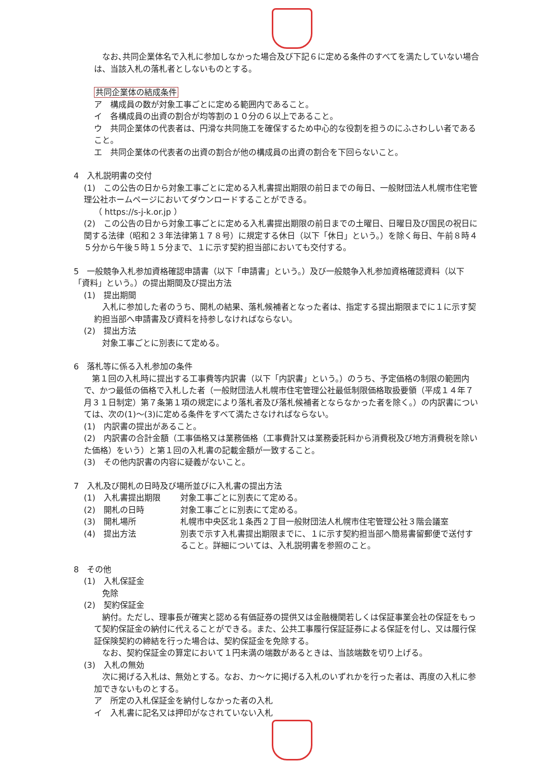なお､共同企業体名で入札に参加しなかった場合及び下記６に定める条件のすべてを満たしていない場合は、当該入札の落札者としないものとする。
共同企業体の結成条件
ア　構成員の数が対象工事ごとに定める範囲内であること。
イ　各構成員の出資の割合が均等割の１０分の６以上であること。
ウ　共同企業体の代表者は、円滑な共同施工を確保するため中心的な役割を担うのにふさわしい者であること。
エ　共同企業体の代表者の出資の割合が他の構成員の出資の割合を下回らないこと。
4　入札説明書の交付
(1)　この公告の日から対象工事ごとに定める入札書提出期限の前日までの毎日、一般財団法人札幌市住宅管理公社ホームページにおいてダウンロードすることができる。
（ https://s-j-k.or.jp ）
(2)　この公告の日から対象工事ごとに定める入札書提出期限の前日までの土曜日、日曜日及び国民の祝日に関する法律（昭和２３年法律第１７８号）に規定する休日（以下「休日」という。）を除く毎日、午前８時４５分から午後５時１５分まで、１に示す契約担当部においても交付する。
5　一般競争入札参加資格確認申請書（以下「申請書」という。）及び一般競争入札参加資格確認資料（以下「資料」という。）の提出期間及び提出方法
(1)　提出期間
　入札に参加した者のうち、開札の結果、落札候補者となった者は、指定する提出期限までに１に示す契約担当部へ申請書及び資料を持参しなければならない。
(2)　提出方法
　対象工事ごとに別表にて定める。
6　落札等に係る入札参加の条件
　第１回の入札時に提出する工事費等内訳書（以下「内訳書」という。）のうち、予定価格の制限の範囲内で、かつ最低の価格で入札した者（一般財団法人札幌市住宅管理公社最低制限価格取扱要領（平成１４年７月３１日制定）第７条第１項の規定により落札者及び落札候補者とならなかった者を除く。）の内訳書については、次の(1)～(3)に定める条件をすべて満たさなければならない。
(1)　内訳書の提出があること。
(2)　内訳書の合計金額（工事価格又は業務価格（工事費計又は業務委託料から消費税及び地方消費税を除いた価格）をいう）と第１回の入札書の記載金額が一致すること。
(3)　その他内訳書の内容に疑義がないこと。
7　入札及び開札の日時及び場所並びに入札書の提出方法
(1)　入札書提出期限 対象工事ごとに別表にて定める。
(2)　開札の日時 対象工事ごとに別表にて定める。
(3)　開札場所 札幌市中央区北１条西２丁目一般財団法人札幌市住宅管理公社３階会議室
(4)　提出方法 別表で示す入札書提出期限までに、１に示す契約担当部へ簡易書留郵便で送付すること。詳細については、入札説明書を参照のこと。
8　その他
(1)　入札保証金
　免除
(2)　契約保証金
　納付。ただし、理事長が確実と認める有価証券の提供又は金融機関若しくは保証事業会社の保証をもって契約保証金の納付に代えることができる。また、公共工事履行保証証券による保証を付し、又は履行保証保険契約の締結を行った場合は、契約保証金を免除する。
　なお、契約保証金の算定において１円未満の端数があるときは、当該端数を切り上げる。
(3)　入札の無効
　次に掲げる入札は、無効とする。なお、カ～ケに掲げる入札のいずれかを行った者は、再度の入札に参加できないものとする。
ア　所定の入札保証金を納付しなかった者の入札
イ　入札書に記名又は押印がなされていない入札